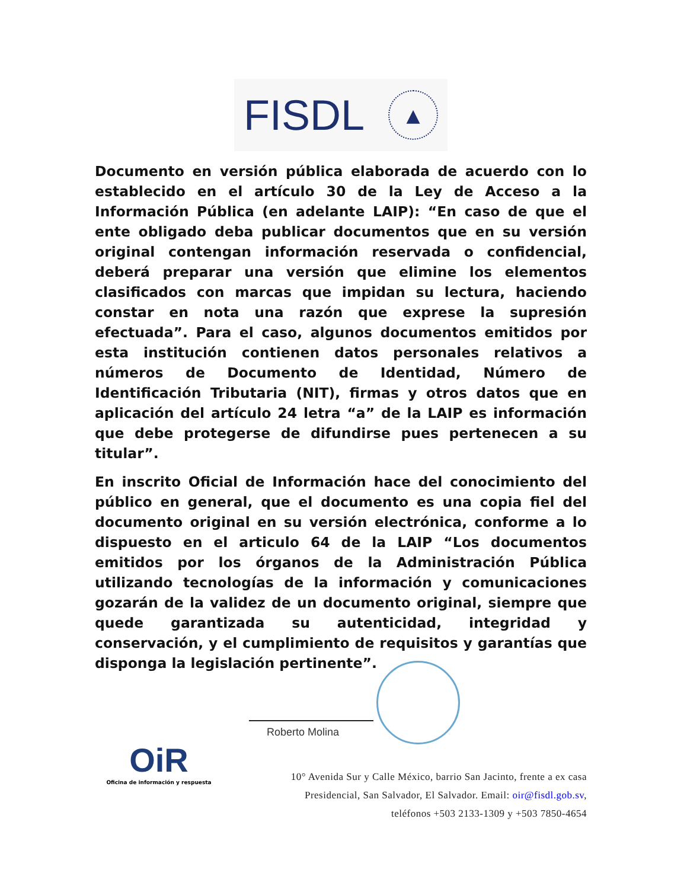FISDL ▲
Documento en versión pública elaborada de acuerdo con lo establecido en el artículo 30 de la Ley de Acceso a la Información Pública (en adelante LAIP): “En caso de que el ente obligado deba publicar documentos que en su versión original contengan información reservada o confidencial, deberá preparar una versión que elimine los elementos clasificados con marcas que impidan su lectura, haciendo constar en nota una razón que exprese la supresión efectuada”. Para el caso, algunos documentos emitidos por esta institución contienen datos personales relativos a números de Documento de Identidad, Número de Identificación Tributaria (NIT), firmas y otros datos que en aplicación del artículo 24 letra “a” de la LAIP es información que debe protegerse de difundirse pues pertenecen a su titular”.
En inscrito Oficial de Información hace del conocimiento del público en general, que el documento es una copia fiel del documento original en su versión electrónica, conforme a lo dispuesto en el articulo 64 de la LAIP “Los documentos emitidos por los órganos de la Administración Pública utilizando tecnologías de la información y comunicaciones gozarán de la validez de un documento original, siempre que quede garantizada su autenticidad, integridad y conservación, y el cumplimiento de requisitos y garantías que disponga la legislación pertinente”.
Roberto Molina
OiR
Oficina de información y respuesta
10° Avenida Sur y Calle México, barrio San Jacinto, frente a ex casa
Presidencial, San Salvador, El Salvador. Email: oir@fisdl.gob.sv,
teléfonos +503 2133-1309 y +503 7850-4654